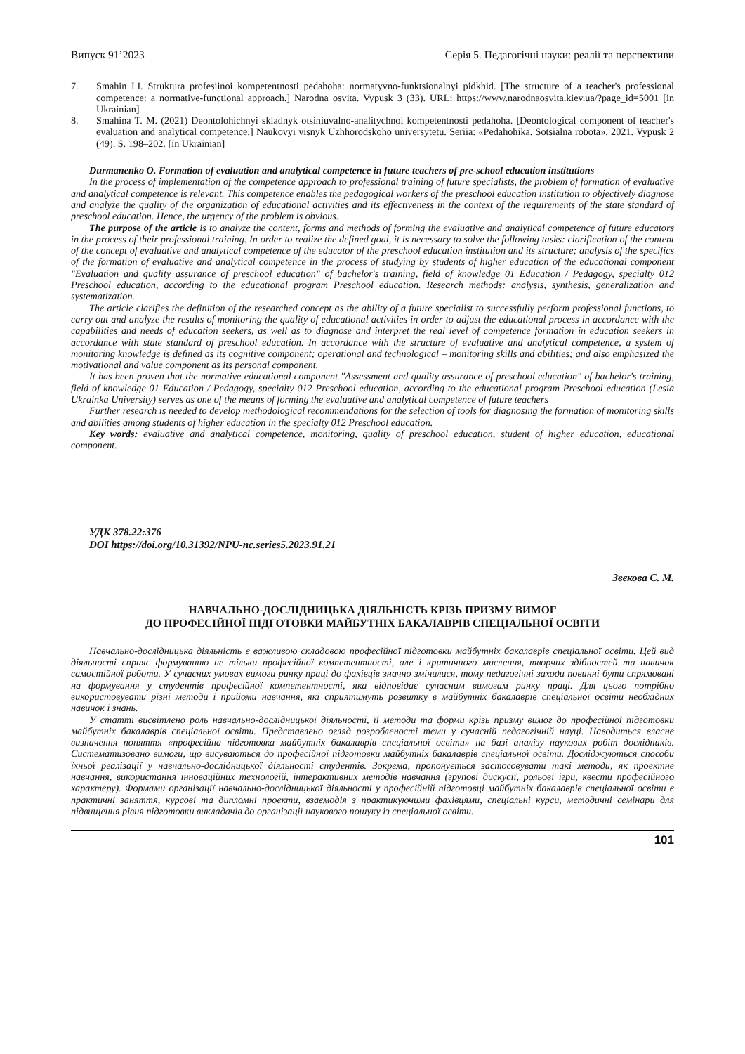Випуск 91’2023 Серія 5. Педагогічні науки: реалії та перспективи
7. Smahin I.I. Struktura profesiinoi kompetentnosti pedahoha: normatyvno-funktsionalnyi pidkhid. [The structure of a teacher's professional competence: a normative-functional approach.] Narodna osvita. Vypusk 3 (33). URL: https://www.narodnaosvita.kiev.ua/?page_id=5001 [in Ukrainian]
8. Smahina T. M. (2021) Deontolohichnyi skladnyk otsiniuvalno-analitychnoi kompetentnosti pedahoha. [Deontological component of teacher's evaluation and analytical competence.] Naukovyi visnyk Uzhhorodskoho universytetu. Seriia: «Pedahohika. Sotsialna robota». 2021. Vypusk 2 (49). S. 198–202. [in Ukrainian]
Durmanenko O. Formation of evaluation and analytical competence in future teachers of pre-school education institutions
In the process of implementation of the competence approach to professional training of future specialists, the problem of formation of evaluative and analytical competence is relevant. This competence enables the pedagogical workers of the preschool education institution to objectively diagnose and analyze the quality of the organization of educational activities and its effectiveness in the context of the requirements of the state standard of preschool education. Hence, the urgency of the problem is obvious.
The purpose of the article is to analyze the content, forms and methods of forming the evaluative and analytical competence of future educators in the process of their professional training. In order to realize the defined goal, it is necessary to solve the following tasks: clarification of the content of the concept of evaluative and analytical competence of the educator of the preschool education institution and its structure; analysis of the specifics of the formation of evaluative and analytical competence in the process of studying by students of higher education of the educational component "Evaluation and quality assurance of preschool education" of bachelor's training, field of knowledge 01 Education / Pedagogy, specialty 012 Preschool education, according to the educational program Preschool education. Research methods: analysis, synthesis, generalization and systematization.
The article clarifies the definition of the researched concept as the ability of a future specialist to successfully perform professional functions, to carry out and analyze the results of monitoring the quality of educational activities in order to adjust the educational process in accordance with the capabilities and needs of education seekers, as well as to diagnose and interpret the real level of competence formation in education seekers in accordance with state standard of preschool education. In accordance with the structure of evaluative and analytical competence, a system of monitoring knowledge is defined as its cognitive component; operational and technological – monitoring skills and abilities; and also emphasized the motivational and value component as its personal component.
It has been proven that the normative educational component "Assessment and quality assurance of preschool education" of bachelor's training, field of knowledge 01 Education / Pedagogy, specialty 012 Preschool education, according to the educational program Preschool education (Lesia Ukrainka University) serves as one of the means of forming the evaluative and analytical competence of future teachers
Further research is needed to develop methodological recommendations for the selection of tools for diagnosing the formation of monitoring skills and abilities among students of higher education in the specialty 012 Preschool education.
Key words: evaluative and analytical competence, monitoring, quality of preschool education, student of higher education, educational component.
УДК 378.22:376
DOI https://doi.org/10.31392/NPU-nc.series5.2023.91.21
Звєкова С. М.
НАВЧАЛЬНО-ДОСЛІДНИЦЬКА ДІЯЛЬНІСТЬ КРІЗЬ ПРИЗМУ ВИМОГ
ДО ПРОФЕСІЙНОЇ ПІДГОТОВКИ МАЙБУТНІХ БАКАЛАВРІВ СПЕЦІАЛЬНОЇ ОСВІТИ
Навчально-дослідницька діяльність є важливою складовою професійної підготовки майбутніх бакалаврів спеціальної освіти. Цей вид діяльності сприяє формуванню не тільки професійної компетентності, але і критичного мислення, творчих здібностей та навичок самостійної роботи. У сучасних умовах вимоги ринку праці до фахівців значно змінилися, тому педагогічні заходи повинні бути спрямовані на формування у студентів професійної компетентності, яка відповідає сучасним вимогам ринку праці. Для цього потрібно використовувати різні методи і прийоми навчання, які сприятимуть розвитку в майбутніх бакалаврів спеціальної освіти необхідних навичок і знань.
У статті висвітлено роль навчально-дослідницької діяльності, її методи та форми крізь призму вимог до професійної підготовки майбутніх бакалаврів спеціальної освіти. Представлено огляд розробленості теми у сучасній педагогічній науці. Наводиться власне визначення поняття «професійна підготовка майбутніх бакалаврів спеціальної освіти» на базі аналізу наукових робіт дослідників. Систематизовано вимоги, що висуваються до професійної підготовки майбутніх бакалаврів спеціальної освіти. Досліджуються способи їхньої реалізації у навчально-дослідницької діяльності студентів. Зокрема, пропонується застосовувати такі методи, як проектне навчання, використання інноваційних технологій, інтерактивних методів навчання (групові дискусії, рольові ігри, квести професійного характеру). Формами організації навчально-дослідницької діяльності у професійній підготовці майбутніх бакалаврів спеціальної освіти є практичні заняття, курсові та дипломні проекти, взаємодія з практикуючими фахівцями, спеціальні курси, методичні семінари для підвищення рівня підготовки викладачів до організації наукового пошуку із спеціальної освіти.
101